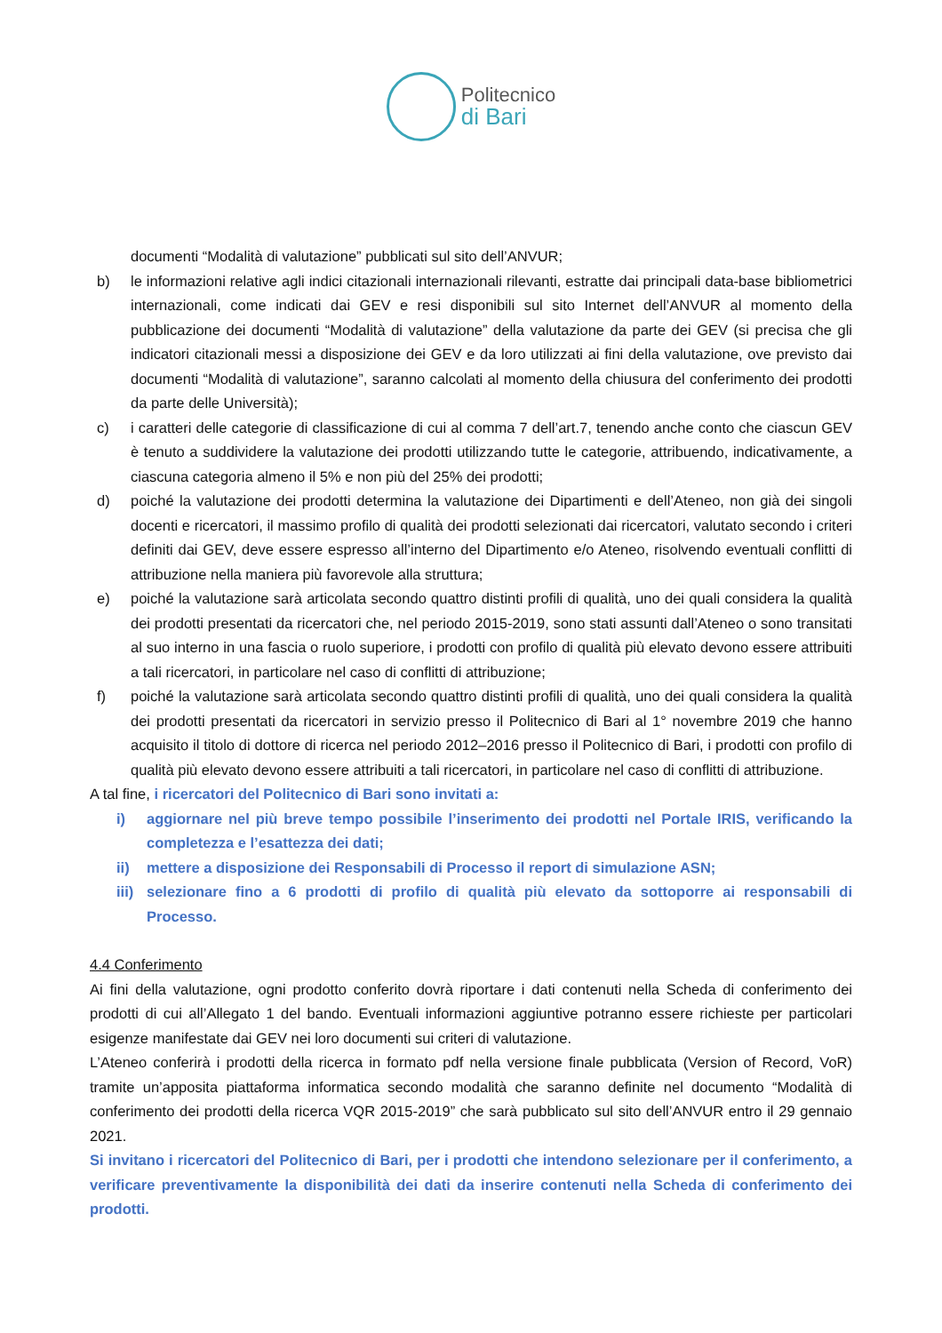Politecnico
di Bari
documenti “Modalità di valutazione” pubblicati sul sito dell’ANVUR;
b) le informazioni relative agli indici citazionali internazionali rilevanti, estratte dai principali data-base bibliometrici internazionali, come indicati dai GEV e resi disponibili sul sito Internet dell’ANVUR al momento della pubblicazione dei documenti “Modalità di valutazione” della valutazione da parte dei GEV (si precisa che gli indicatori citazionali messi a disposizione dei GEV e da loro utilizzati ai fini della valutazione, ove previsto dai documenti “Modalità di valutazione”, saranno calcolati al momento della chiusura del conferimento dei prodotti da parte delle Università);
c) i caratteri delle categorie di classificazione di cui al comma 7 dell’art.7, tenendo anche conto che ciascun GEV è tenuto a suddividere la valutazione dei prodotti utilizzando tutte le categorie, attribuendo, indicativamente, a ciascuna categoria almeno il 5% e non più del 25% dei prodotti;
d) poiché la valutazione dei prodotti determina la valutazione dei Dipartimenti e dell’Ateneo, non già dei singoli docenti e ricercatori, il massimo profilo di qualità dei prodotti selezionati dai ricercatori, valutato secondo i criteri definiti dai GEV, deve essere espresso all’interno del Dipartimento e/o Ateneo, risolvendo eventuali conflitti di attribuzione nella maniera più favorevole alla struttura;
e) poiché la valutazione sarà articolata secondo quattro distinti profili di qualità, uno dei quali considera la qualità dei prodotti presentati da ricercatori che, nel periodo 2015-2019, sono stati assunti dall’Ateneo o sono transitati al suo interno in una fascia o ruolo superiore, i prodotti con profilo di qualità più elevato devono essere attribuiti a tali ricercatori, in particolare nel caso di conflitti di attribuzione;
f) poiché la valutazione sarà articolata secondo quattro distinti profili di qualità, uno dei quali considera la qualità dei prodotti presentati da ricercatori in servizio presso il Politecnico di Bari al 1° novembre 2019 che hanno acquisito il titolo di dottore di ricerca nel periodo 2012–2016 presso il Politecnico di Bari, i prodotti con profilo di qualità più elevato devono essere attribuiti a tali ricercatori, in particolare nel caso di conflitti di attribuzione.
A tal fine, i ricercatori del Politecnico di Bari sono invitati a:
i) aggiornare nel più breve tempo possibile l’inserimento dei prodotti nel Portale IRIS, verificando la completezza e l’esattezza dei dati;
ii) mettere a disposizione dei Responsabili di Processo il report di simulazione ASN;
iii)
selezionare fino a 6 prodotti di profilo di qualità più elevato da sottoporre ai responsabili di Processo.
4.4 Conferimento
Ai fini della valutazione, ogni prodotto conferito dovrà riportare i dati contenuti nella Scheda di conferimento dei prodotti di cui all’Allegato 1 del bando. Eventuali informazioni aggiuntive potranno essere richieste per particolari esigenze manifestate dai GEV nei loro documenti sui criteri di valutazione.
L’Ateneo conferirà i prodotti della ricerca in formato pdf nella versione finale pubblicata (Version of Record, VoR) tramite un’apposita piattaforma informatica secondo modalità che saranno definite nel documento “Modalità di conferimento dei prodotti della ricerca VQR 2015-2019” che sarà pubblicato sul sito dell’ANVUR entro il 29 gennaio 2021.
Si invitano i ricercatori del Politecnico di Bari, per i prodotti che intendono selezionare per il conferimento, a verificare preventivamente la disponibilità dei dati da inserire contenuti nella Scheda di conferimento dei prodotti.